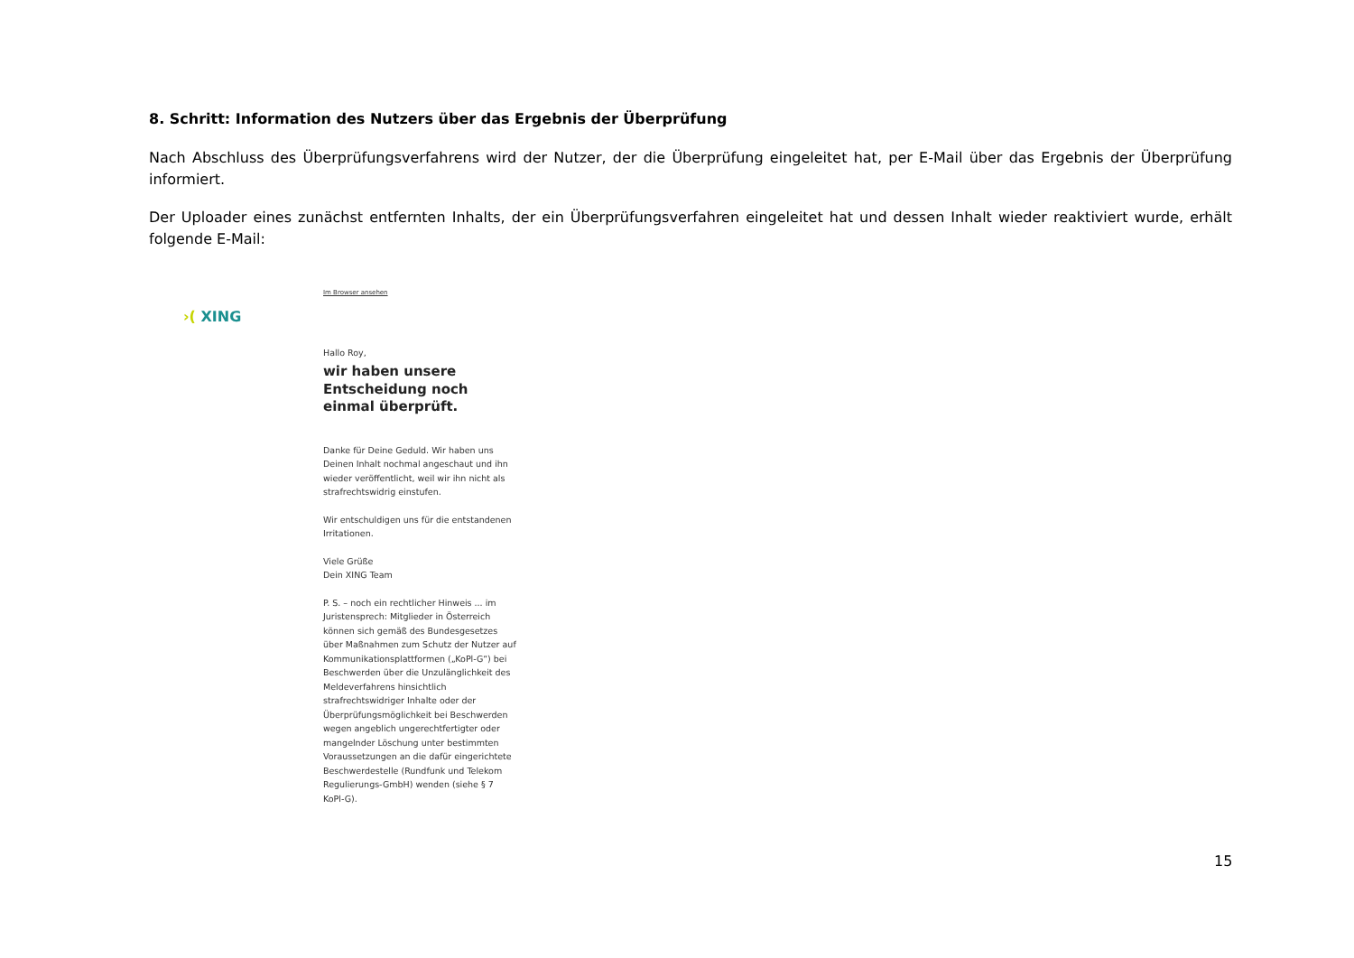8. Schritt: Information des Nutzers über das Ergebnis der Überprüfung
Nach Abschluss des Überprüfungsverfahrens wird der Nutzer, der die Überprüfung eingeleitet hat, per E-Mail über das Ergebnis der Überprüfung informiert.
Der Uploader eines zunächst entfernten Inhalts, der ein Überprüfungsverfahren eingeleitet hat und dessen Inhalt wieder reaktiviert wurde, erhält folgende E-Mail:
›( XING
Im Browser ansehen
Hallo Roy,
wir haben unsere Entscheidung noch einmal überprüft.
Danke für Deine Geduld. Wir haben uns Deinen Inhalt nochmal angeschaut und ihn wieder veröffentlicht, weil wir ihn nicht als strafrechtswidrig einstufen.
Wir entschuldigen uns für die entstandenen Irritationen.
Viele Grüße
Dein XING Team
P. S. – noch ein rechtlicher Hinweis ... im Juristensprech: Mitglieder in Österreich können sich gemäß des Bundesgesetzes über Maßnahmen zum Schutz der Nutzer auf Kommunikationsplattformen („KoPl-G“) bei Beschwerden über die Unzulänglichkeit des Meldeverfahrens hinsichtlich strafrechtswidriger Inhalte oder der Überprüfungsmöglichkeit bei Beschwerden wegen angeblich ungerechtfertigter oder mangelnder Löschung unter bestimmten Voraussetzungen an die dafür eingerichtete Beschwerdestelle (Rundfunk und Telekom Regulierungs-GmbH) wenden (siehe § 7 KoPl-G).
15